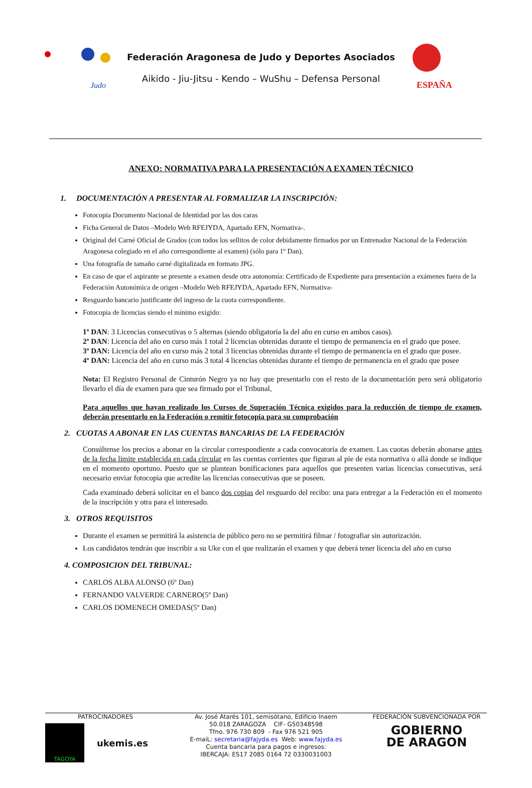Judo
Federación Aragonesa de Judo y Deportes Asociados
Aikido - Jiu-Jitsu - Kendo – WuShu – Defensa Personal
ESPAÑA
ANEXO: NORMATIVA PARA LA PRESENTACIÓN A EXAMEN TÉCNICO
1. DOCUMENTACIÓN A PRESENTAR AL FORMALIZAR LA INSCRIPCIÓN:
Fotocopia Documento Nacional de Identidad por las dos caras
Ficha General de Datos –Modelo Web RFEJYDA, Apartado EFN, Normativa-.
Original del Carné Oficial de Grados (con todos los sellitos de color debidamente firmados por un Entrenador Nacional de la Federación Aragonesa colegiado en el año correspondiente al examen) (sólo para 1º Dan).
Una fotografía de tamaño carné digitalizada en formato JPG.
En caso de que el aspirante se presente a examen desde otra autonomía: Certificado de Expediente para presentación a exámenes fuera de la Federación Autonómica de origen –Modelo Web RFEJYDA, Apartado EFN, Normativa-
Resguardo bancario justificante del ingreso de la cuota correspondiente.
Fotocopia de licencias siendo el mínimo exigido:
1º DAN: 3 Licencias consecutivas o 5 alternas (siendo obligatoria la del año en curso en ambos casos).
2º DAN: Licencia del año en curso más 1 total 2 licencias obtenidas durante el tiempo de permanencia en el grado que posee.
3º DAN: Licencia del año en curso más 2 total 3 licencias obtenidas durante el tiempo de permanencia en el grado que posee.
4º DAN: Licencia del año en curso más 3 total 4 licencias obtenidas durante el tiempo de permanencia en el grado que posee
Nota: El Registro Personal de Cinturón Negro ya no hay que presentarlo con el resto de la documentación pero será obligatorio llevarlo el día de examen para que sea firmado por el Tribunal,
Para aquellos que hayan realizado los Cursos de Superación Técnica exigidos para la reducción de tiempo de examen, deberán presentarlo en la Federación o remitir fotocopia para su comprobación
2. CUOTAS A ABONAR EN LAS CUENTAS BANCARIAS DE LA FEDERACIÓN
Consúltense los precios a abonar en la circular correspondiente a cada convocatoria de examen. Las cuotas deberán abonarse antes de la fecha límite establecida en cada circular en las cuentas corrientes que figuran al pie de esta normativa o allá donde se indique en el momento oportuno. Puesto que se plantean bonificaciones para aquellos que presenten varias licencias consecutivas, será necesario enviar fotocopia que acredite las licencias consecutivas que se poseen.
Cada examinado deberá solicitar en el banco dos copias del resguardo del recibo: una para entregar a la Federación en el momento de la inscripción y otra para el interesado.
3. OTROS REQUISITOS
Durante el examen se permitirá la asistencia de público pero no se permitirá filmar / fotografiar sin autorización.
Los candidatos tendrán que inscribir a su Uke con el que realizarán el examen y que deberá tener licencia del año en curso
4. COMPOSICION DEL TRIBUNAL:
CARLOS ALBA ALONSO (6º Dan)
FERNANDO VALVERDE CARNERO(5º Dan)
CARLOS DOMENECH OMEDAS(5º Dan)
PATROCINADORES
TAGOYA
ukemis.es
Av. José Atarés 101, semisótano, Edificio Inaem
50.018 ZARAGOZA CIF- G50348598
Tfno. 976 730 809 - Fax 976 521 905
E-maiL: secretaria@fajyda.es Web: www.fajyda.es
Cuenta bancaria para pagos e ingresos:
IBERCAJA: ES17 2085 0164 72 0330031003
FEDERACIÓN SUBVENCIONADA POR
GOBIERNO
DE ARAGON